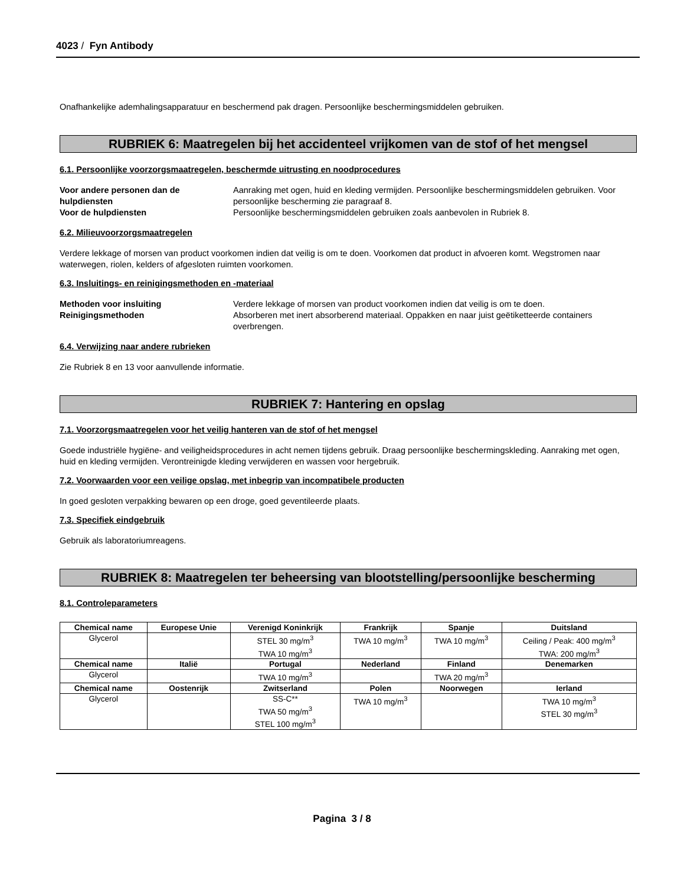4023 / Fyn Antibody
Onafhankelijke ademhalingsapparatuur en beschermend pak dragen. Persoonlijke beschermingsmiddelen gebruiken.
RUBRIEK 6: Maatregelen bij het accidenteel vrijkomen van de stof of het mengsel
6.1. Persoonlijke voorzorgsmaatregelen, beschermde uitrusting en noodprocedures
Voor andere personen dan de hulpdiensten Aanraking met ogen, huid en kleding vermijden. Persoonlijke beschermingsmiddelen gebruiken. Voor persoonlijke bescherming zie paragraaf 8. Voor de hulpdiensten Persoonlijke beschermingsmiddelen gebruiken zoals aanbevolen in Rubriek 8.
6.2. Milieuvoorzorgsmaatregelen
Verdere lekkage of morsen van product voorkomen indien dat veilig is om te doen. Voorkomen dat product in afvoeren komt. Wegstromen naar waterwegen, riolen, kelders of afgesloten ruimten voorkomen.
6.3. Insluitings- en reinigingsmethoden en -materiaal
Methoden voor insluiting Verdere lekkage of morsen van product voorkomen indien dat veilig is om te doen. Reinigingsmethoden Absorberen met inert absorberend materiaal. Oppakken en naar juist geëtiketteerde containers overbrengen.
6.4. Verwijzing naar andere rubrieken
Zie Rubriek 8 en 13 voor aanvullende informatie.
RUBRIEK 7: Hantering en opslag
7.1. Voorzorgsmaatregelen voor het veilig hanteren van de stof of het mengsel
Goede industriële hygiëne- and veiligheidsprocedures in acht nemen tijdens gebruik. Draag persoonlijke beschermingskleding. Aanraking met ogen, huid en kleding vermijden. Verontreinigde kleding verwijderen en wassen voor hergebruik.
7.2. Voorwaarden voor een veilige opslag, met inbegrip van incompatibele producten
In goed gesloten verpakking bewaren op een droge, goed geventileerde plaats.
7.3. Specifiek eindgebruik
Gebruik als laboratoriumreagens.
RUBRIEK 8: Maatregelen ter beheersing van blootstelling/persoonlijke bescherming
8.1. Controleparameters
| Chemical name | Europese Unie | Verenigd Koninkrijk | Frankrijk | Spanje | Duitsland |
| --- | --- | --- | --- | --- | --- |
| Glycerol | | STEL 30 mg/m<sup>3</sup> TWA 10 mg/m<sup>3</sup> | TWA 10 mg/m<sup>3</sup> | TWA 10 mg/m<sup>3</sup> | Ceiling / Peak: 400 mg/m<sup>3</sup> TWA: 200 mg/m<sup>3</sup> |
| Chemical name | Italië | Portugal | Nederland | Finland | Denemarken |
| Glycerol | | TWA 10 mg/m<sup>3</sup> | | TWA 20 mg/m<sup>3</sup> | |
| Chemical name | Oostenrijk | Zwitserland | Polen | Noorwegen | Ierland |
| Glycerol | | SS-C** TWA 50 mg/m<sup>3</sup> STEL 100 mg/m<sup>3</sup> | TWA 10 mg/m<sup>3</sup> | | TWA 10 mg/m<sup>3</sup> STEL 30 mg/m<sup>3</sup> |
Pagina 3 / 8